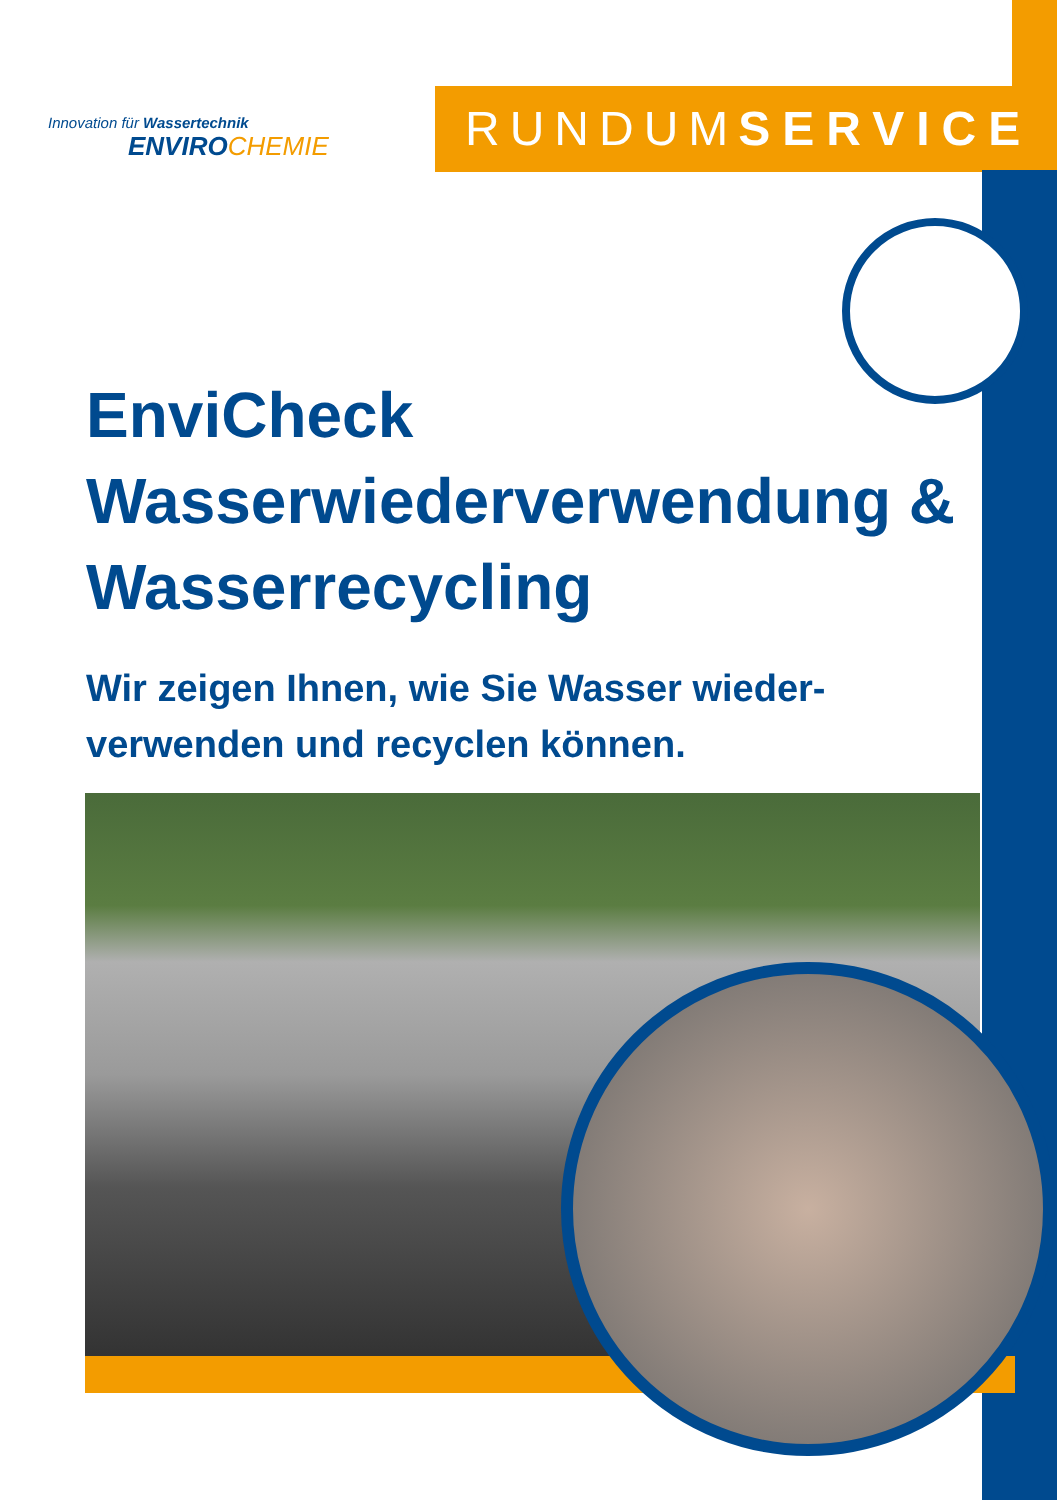Innovation für Wassertechnik
ENVIROCHEMIE
RUNDUMSERVICE
EnviCheck
Wasserwiederverwendung &
Wasserrecycling
Wir zeigen Ihnen, wie Sie Wasser wieder-
verwenden und recyclen können.